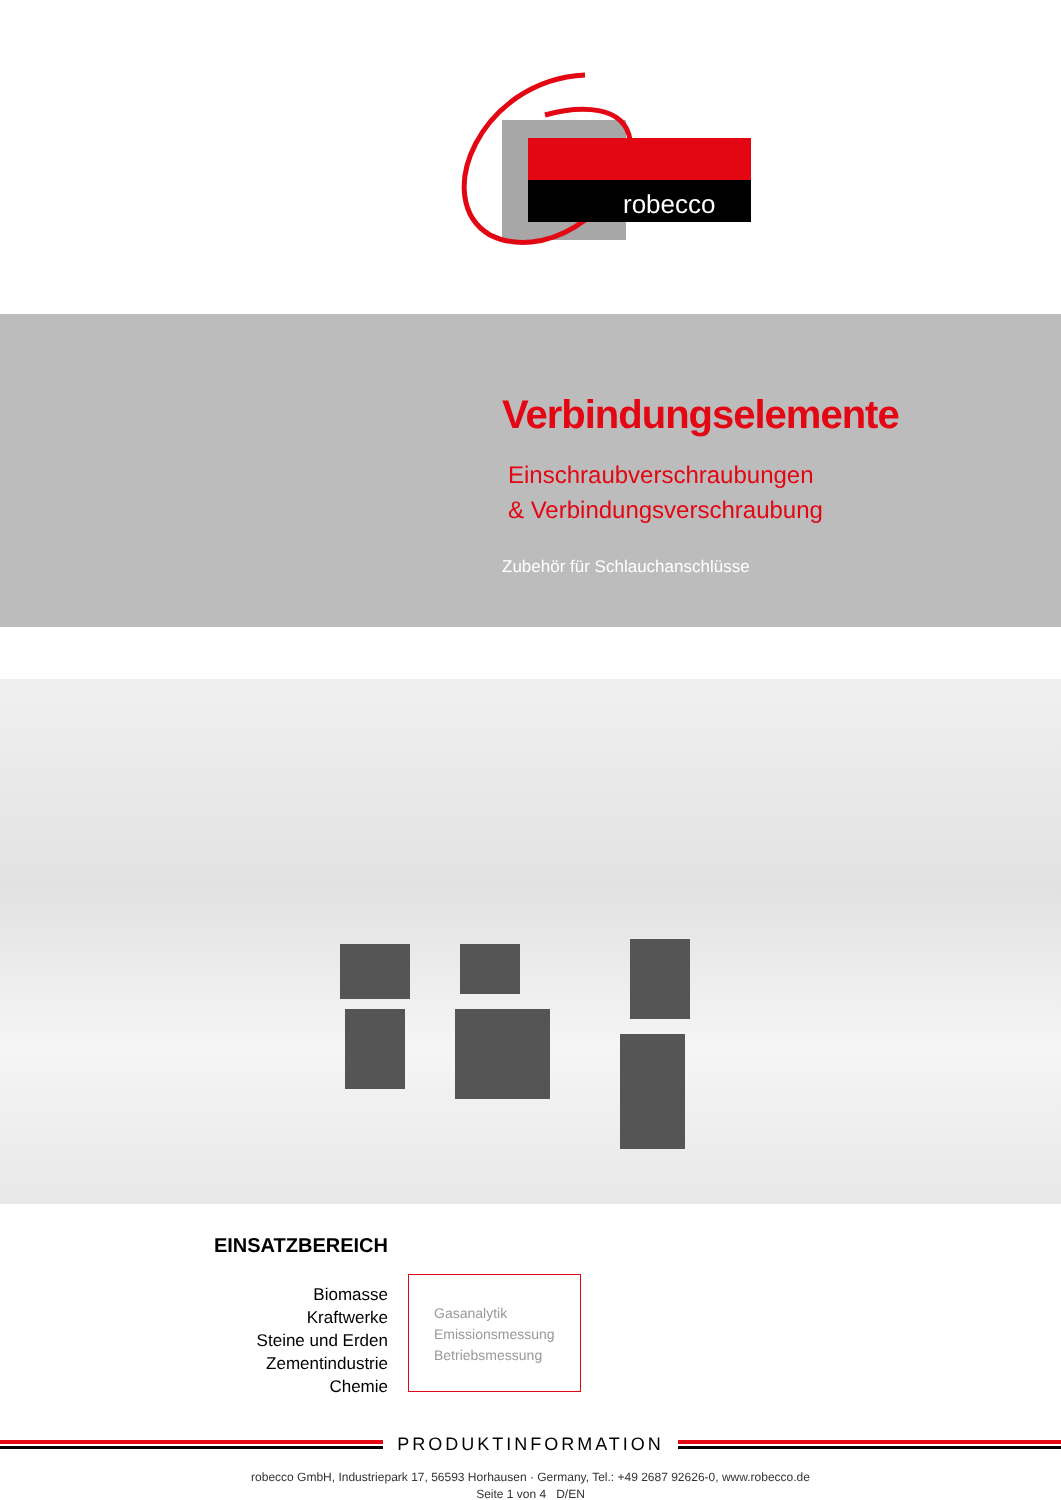robecco
Verbindungselemente
Einschraubverschraubungen
& Verbindungsverschraubung
Zubehör für Schlauchanschlüsse
EINSATZBEREICH
Biomasse
Kraftwerke
Steine und Erden
Zementindustrie
Chemie
Gasanalytik
Emissionsmessung
Betriebsmessung
PRODUKTINFORMATION
robecco GmbH, Industriepark 17, 56593 Horhausen · Germany, Tel.: +49 2687 92626-0, www.robecco.de
Seite 1 von 4 D/EN